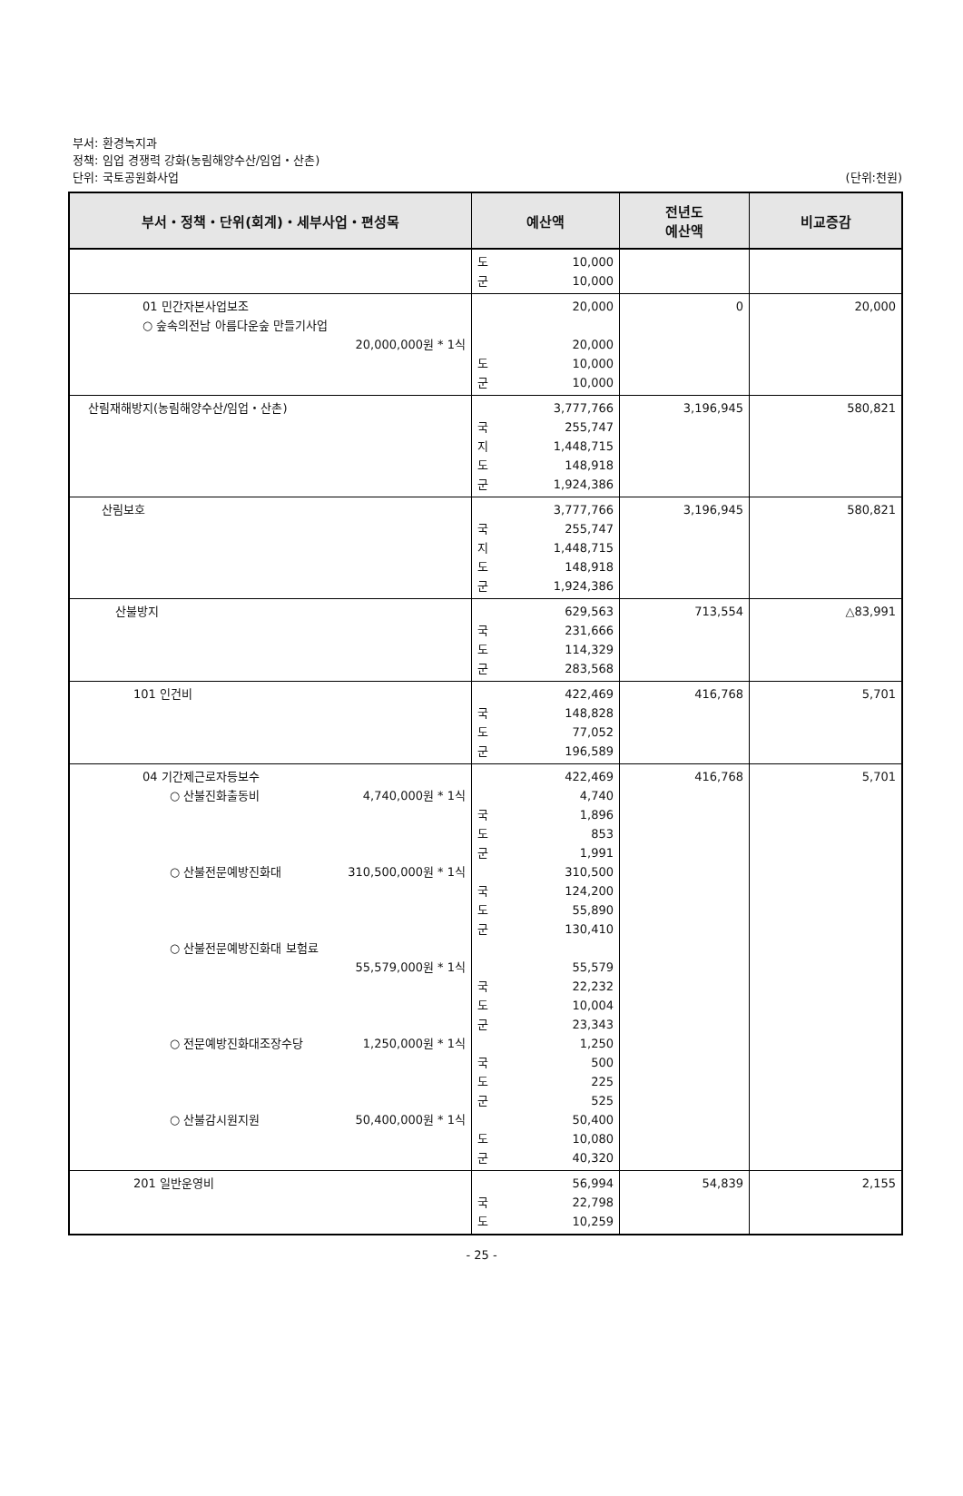부서: 환경녹지과
정책: 임업 경쟁력 강화(농림해양수산/임업・산촌)
단위: 국토공원화사업 (단위:천원)
| 부서・정책・단위(회계)・세부사업・편성목 | 예산액 | 전년도 예산액 | 비교증감 |
| --- | --- | --- | --- |
| | 도 10,000 군 10,000 | | |
| 01 민간자본사업보조 ○ 숲속의전남 아름다운숲 만들기사업 20,000,000원 * 1식 | 20,000 20,000 도 10,000 군 10,000 | 0 | 20,000 |
| 산림재해방지(농림해양수산/임업・산촌) | 3,777,766 국 255,747 지 1,448,715 도 148,918 군 1,924,386 | 3,196,945 | 580,821 |
| 산림보호 | 3,777,766 국 255,747 지 1,448,715 도 148,918 군 1,924,386 | 3,196,945 | 580,821 |
| 산불방지 | 629,563 국 231,666 도 114,329 군 283,568 | 713,554 | △83,991 |
| 101 인건비 | 422,469 국 148,828 도 77,052 군 196,589 | 416,768 | 5,701 |
| 04 기간제근로자등보수 ○ 산불진화출동비 4,740,000원 * 1식 ○ 산불전문예방진화대 310,500,000원 * 1식 ○ 산불전문예방진화대 보험료 55,579,000원 * 1식 ○ 전문예방진화대조장수당 1,250,000원 * 1식 ○ 산불감시원지원 50,400,000원 * 1식 | 422,469 4,740 국 1,896 도 853 군 1,991 310,500 국 124,200 도 55,890 군 130,410 55,579 국 22,232 도 10,004 군 23,343 1,250 국 500 도 225 군 525 50,400 도 10,080 군 40,320 | 416,768 | 5,701 |
| 201 일반운영비 | 56,994 국 22,798 도 10,259 | 54,839 | 2,155 |
- 25 -